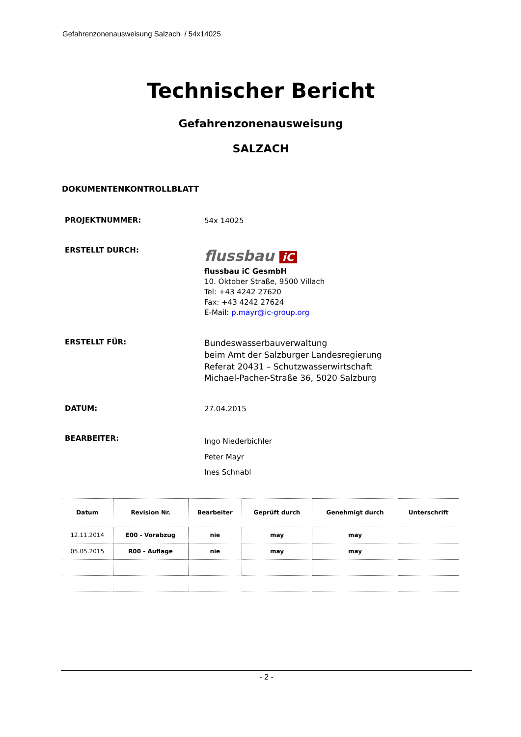Gefahrenzonenausweisung Salzach / 54x14025
Technischer Bericht
Gefahrenzonenausweisung
SALZACH
DOKUMENTENKONTROLLBLATT
PROJEKTNUMMER:
54x 14025
ERSTELLT DURCH:
flussbau iC
flussbau iC GesmbH
10. Oktober Straße, 9500 Villach
Tel: +43 4242 27620
Fax: +43 4242 27624
E-Mail: p.mayr@ic-group.org
ERSTELLT FÜR:
Bundeswasserbauverwaltung
beim Amt der Salzburger Landesregierung
Referat 20431 – Schutzwasserwirtschaft
Michael-Pacher-Straße 36, 5020 Salzburg
DATUM:
27.04.2015
BEARBEITER:
Ingo Niederbichler
Peter Mayr
Ines Schnabl
| Datum | Revision Nr. | Bearbeiter | Geprüft durch | Genehmigt durch | Unterschrift |
| --- | --- | --- | --- | --- | --- |
| 12.11.2014 | E00 - Vorabzug | nie | may | may | |
| 05.05.2015 | R00 - Auflage | nie | may | may | |
- 2 -